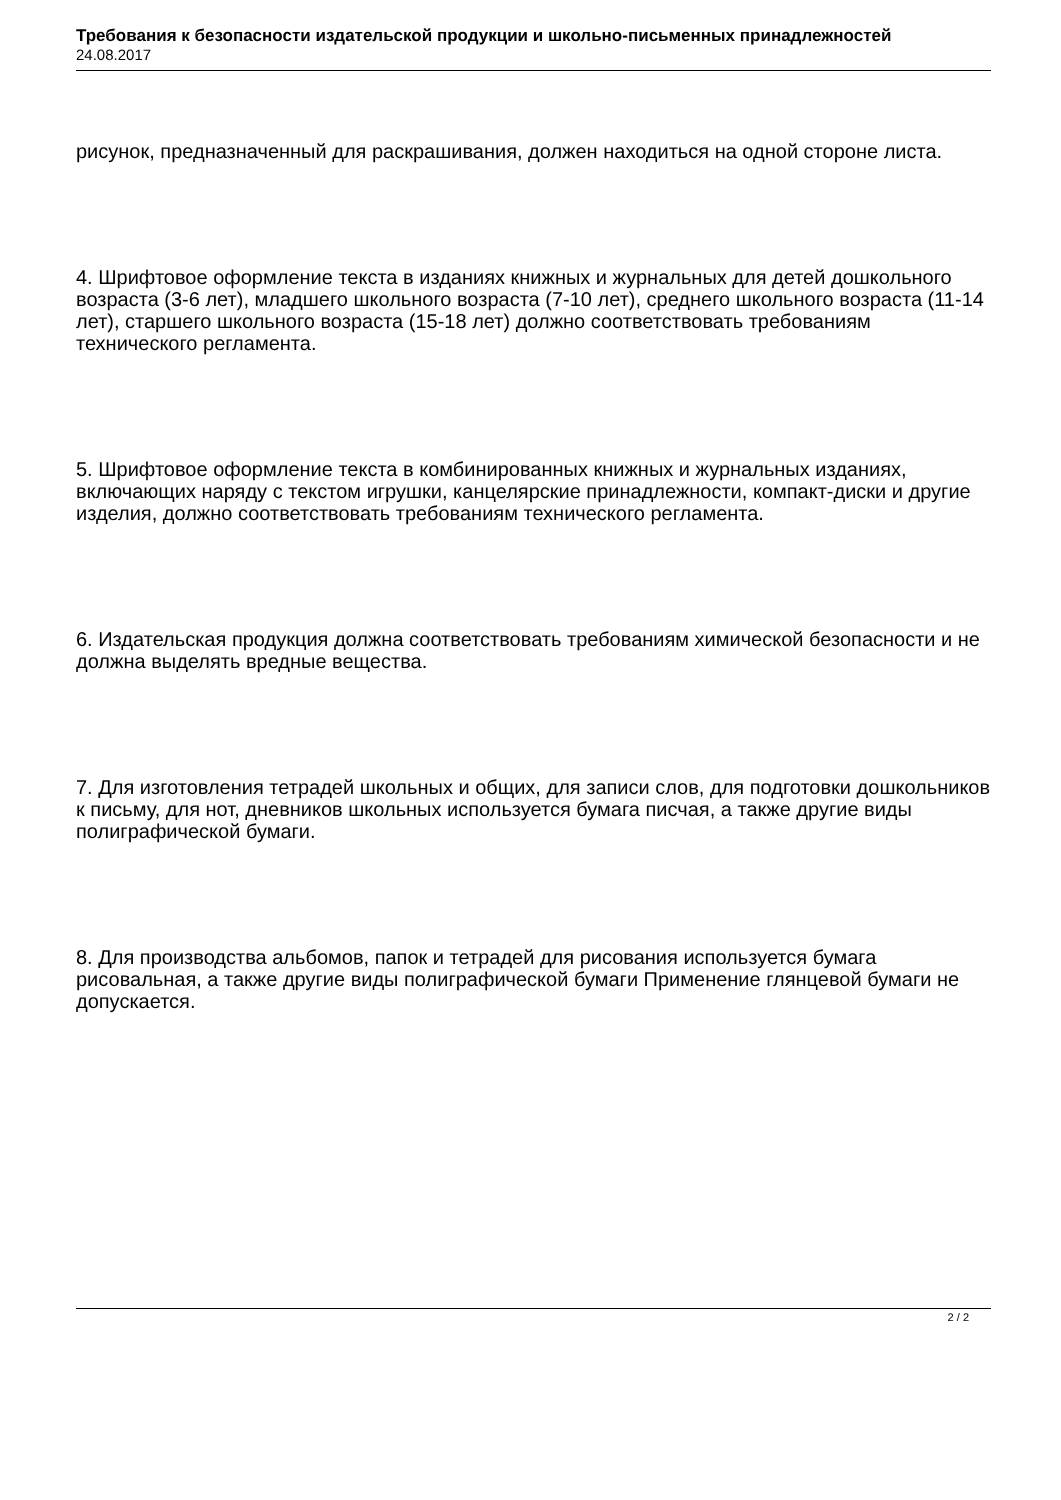Требования к безопасности издательской продукции и школьно-письменных принадлежностей
24.08.2017
рисунок, предназначенный для раскрашивания, должен находиться на одной стороне листа.
4. Шрифтовое оформление текста в изданиях книжных и журнальных для детей дошкольного возраста (3-6 лет), младшего школьного возраста (7-10 лет), среднего школьного возраста (11-14 лет), старшего школьного возраста (15-18 лет) должно соответствовать требованиям технического регламента.
5. Шрифтовое оформление текста в комбинированных книжных и журнальных изданиях, включающих наряду с текстом игрушки, канцелярские принадлежности, компакт-диски и другие изделия, должно соответствовать требованиям технического регламента.
6. Издательская продукция должна соответствовать требованиям химической безопасности и не должна выделять вредные вещества.
7. Для изготовления тетрадей школьных и общих, для записи слов, для подготовки дошкольников к письму, для нот, дневников школьных используется бумага писчая, а также другие виды полиграфической бумаги.
8. Для производства альбомов, папок и тетрадей для рисования используется бумага рисовальная, а также другие виды полиграфической бумаги Применение глянцевой бумаги не допускается.
2 / 2